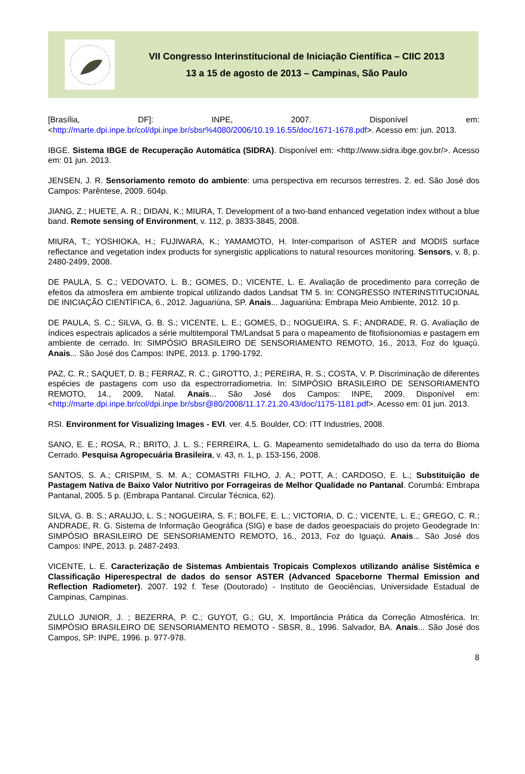VII Congresso Interinstitucional de Iniciação Científica – CIIC 2013
13 a 15 de agosto de 2013 – Campinas, São Paulo
[Brasília, DF]: INPE, 2007. Disponível em: <http://marte.dpi.inpe.br/col/dpi.inpe.br/sbsr%4080/2006/10.19.16.55/doc/1671-1678.pdf>. Acesso em: jun. 2013.
IBGE. Sistema IBGE de Recuperação Automática (SIDRA). Disponível em: <http://www.sidra.ibge.gov.br/>. Acesso em: 01 jun. 2013.
JENSEN, J. R. Sensoriamento remoto do ambiente: uma perspectiva em recursos terrestres. 2. ed. São José dos Campos: Parêntese, 2009. 604p.
JIANG, Z.; HUETE, A. R.; DIDAN, K.; MIURA, T. Development of a two-band enhanced vegetation index without a blue band. Remote sensing of Environment, v. 112, p. 3833-3845, 2008.
MIURA, T.; YOSHIOKA, H.; FUJIWARA, K.; YAMAMOTO, H. Inter-comparison of ASTER and MODIS surface reflectance and vegetation index products for synergistic applications to natural resources monitoring. Sensors, v. 8, p. 2480-2499, 2008.
DE PAULA, S. C.; VEDOVATO, L. B.; GOMES, D.; VICENTE, L. E. Avaliação de procedimento para correção de efeitos da atmosfera em ambiente tropical utilizando dados Landsat TM 5. In: CONGRESSO INTERINSTITUCIONAL DE INICIAÇÃO CIENTÍFICA, 6., 2012. Jaguariúna, SP. Anais... Jaguariúna: Embrapa Meio Ambiente, 2012. 10 p.
DE PAULA, S. C.; SILVA, G. B. S.; VICENTE, L. E.; GOMES, D.; NOGUEIRA, S. F.; ANDRADE, R. G. Avaliação de índices espectrais aplicados a série multitemporal TM/Landsat 5 para o mapeamento de fitofisionomias e pastagem em ambiente de cerrado. In: SIMPÓSIO BRASILEIRO DE SENSORIAMENTO REMOTO, 16., 2013, Foz do Iguaçú. Anais... São José dos Campos: INPE, 2013. p. 1790-1792.
PAZ, C. R.; SAQUET, D. B.; FERRAZ, R. C.; GIROTTO, J.; PEREIRA, R. S.; COSTA, V. P. Discriminação de diferentes espécies de pastagens com uso da espectrorradiometria. In: SIMPÓSIO BRASILEIRO DE SENSORIAMENTO REMOTO, 14., 2009, Natal. Anais... São José dos Campos: INPE, 2009. Disponível em: <http://marte.dpi.inpe.br/col/dpi.inpe.br/sbsr@80/2008/11.17.21.20.43/doc/1175-1181.pdf>. Acesso em: 01 jun. 2013.
RSI. Environment for Visualizing Images - EVI. ver. 4.5. Boulder, CO: ITT Industries, 2008.
SANO, E. E.; ROSA, R.; BRITO, J. L. S.; FERREIRA, L. G. Mapeamento semidetalhado do uso da terra do Bioma Cerrado. Pesquisa Agropecuária Brasileira, v. 43, n. 1, p. 153-156, 2008.
SANTOS, S. A.; CRISPIM, S. M. A.; COMASTRI FILHO, J. A.; POTT, A.; CARDOSO, E. L.; Substituição de Pastagem Nativa de Baixo Valor Nutritivo por Forrageiras de Melhor Qualidade no Pantanal. Corumbá: Embrapa Pantanal, 2005. 5 p. (Embrapa Pantanal. Circular Técnica, 62).
SILVA, G. B. S.; ARAUJO, L. S.; NOGUEIRA, S. F.; BOLFE, E. L.; VICTORIA, D. C.; VICENTE, L. E.; GREGO, C. R.; ANDRADE, R. G. Sistema de Informação Geográfica (SIG) e base de dados geoespaciais do projeto Geodegrade In: SIMPÓSIO BRASILEIRO DE SENSORIAMENTO REMOTO, 16., 2013, Foz do Iguaçú. Anais... São José dos Campos: INPE, 2013. p. 2487-2493.
VICENTE, L. E. Caracterização de Sistemas Ambientais Tropicais Complexos utilizando análise Sistêmica e Classificação Hiperespectral de dados do sensor ASTER (Advanced Spaceborne Thermal Emission and Reflection Radiometer). 2007. 192 f. Tese (Doutorado) - Instituto de Geociências, Universidade Estadual de Campinas, Campinas.
ZULLO JUNIOR, J. ; BEZERRA, P. C.; GUYOT, G.; GU, X. Importância Prática da Correção Atmosférica. In: SIMPÓSIO BRASILEIRO DE SENSORIAMENTO REMOTO - SBSR, 8., 1996. Salvador, BA. Anais... São José dos Campos, SP: INPE, 1996. p. 977-978.
8